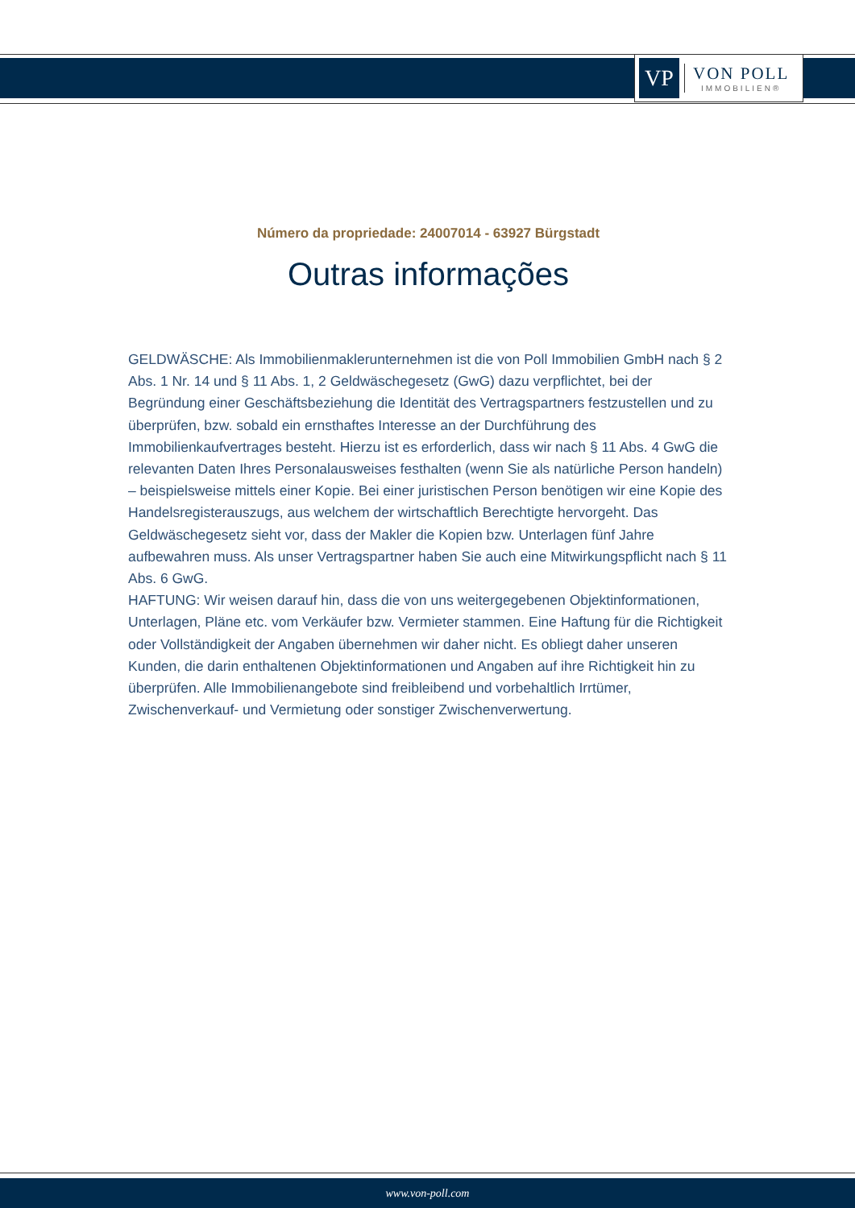VP
VON POLL
IMMOBILIEN®
Número da propriedade: 24007014 - 63927 Bürgstadt
Outras informações
GELDWÄSCHE: Als Immobilienmaklerunternehmen ist die von Poll Immobilien GmbH nach § 2 Abs. 1 Nr. 14 und § 11 Abs. 1, 2 Geldwäschegesetz (GwG) dazu verpflichtet, bei der Begründung einer Geschäftsbeziehung die Identität des Vertragspartners festzustellen und zu überprüfen, bzw. sobald ein ernsthaftes Interesse an der Durchführung des Immobilienkaufvertrages besteht. Hierzu ist es erforderlich, dass wir nach § 11 Abs. 4 GwG die relevanten Daten Ihres Personalausweises festhalten (wenn Sie als natürliche Person handeln) – beispielsweise mittels einer Kopie. Bei einer juristischen Person benötigen wir eine Kopie des Handelsregisterauszugs, aus welchem der wirtschaftlich Berechtigte hervorgeht. Das Geldwäschegesetz sieht vor, dass der Makler die Kopien bzw. Unterlagen fünf Jahre aufbewahren muss. Als unser Vertragspartner haben Sie auch eine Mitwirkungspflicht nach § 11 Abs. 6 GwG.
HAFTUNG: Wir weisen darauf hin, dass die von uns weitergegebenen Objektinformationen, Unterlagen, Pläne etc. vom Verkäufer bzw. Vermieter stammen. Eine Haftung für die Richtigkeit oder Vollständigkeit der Angaben übernehmen wir daher nicht. Es obliegt daher unseren Kunden, die darin enthaltenen Objektinformationen und Angaben auf ihre Richtigkeit hin zu überprüfen. Alle Immobilienangebote sind freibleibend und vorbehaltlich Irrtümer, Zwischenverkauf- und Vermietung oder sonstiger Zwischenverwertung.
www.von-poll.com